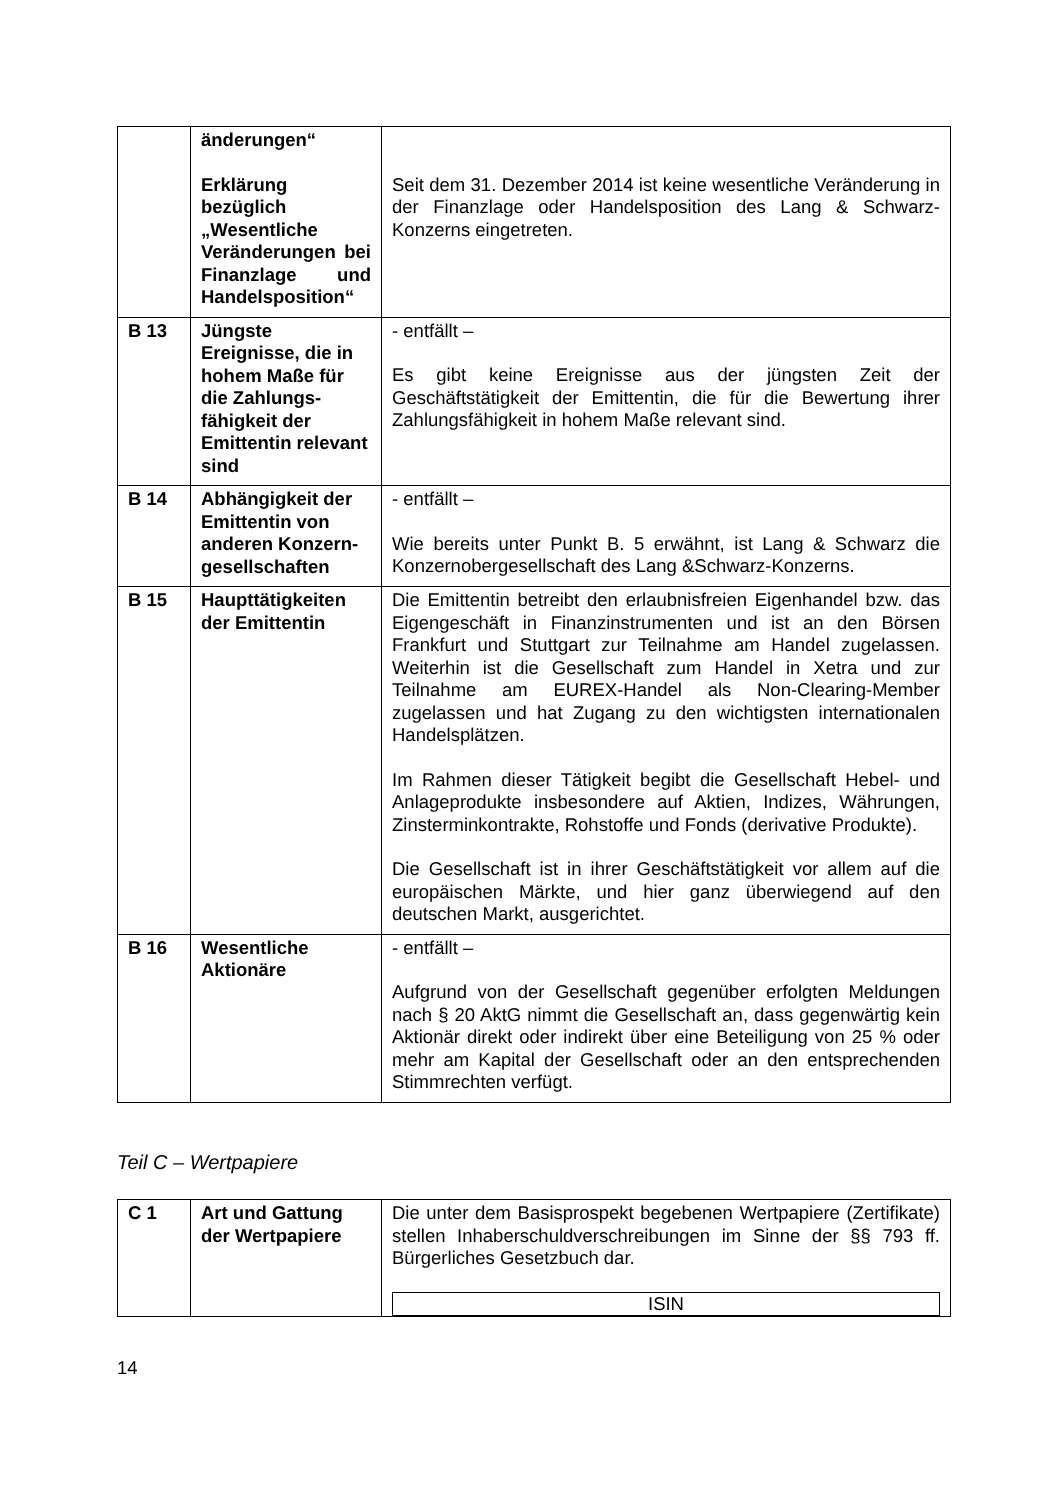| | änderungen“ Erklärung bezüglich „Wesentliche Veränderungen bei Finanzlage und Handelsposition“ | Seit dem 31. Dezember 2014 ist keine wesentliche Veränderung in der Finanzlage oder Handelsposition des Lang & Schwarz-Konzerns eingetreten. |
| B 13 | Jüngste Ereignisse, die in hohem Maße für die Zahlungs-fähigkeit der Emittentin relevant sind | - entfällt – Es gibt keine Ereignisse aus der jüngsten Zeit der Geschäftstätigkeit der Emittentin, die für die Bewertung ihrer Zahlungsfähigkeit in hohem Maße relevant sind. |
| B 14 | Abhängigkeit der Emittentin von anderen Konzern-gesellschaften | - entfällt – Wie bereits unter Punkt B. 5 erwähnt, ist Lang & Schwarz die Konzernobergesellschaft des Lang &Schwarz-Konzerns. |
| B 15 | Haupttätigkeiten der Emittentin | Die Emittentin betreibt den erlaubnisfreien Eigenhandel bzw. das Eigengeschäft in Finanzinstrumenten und ist an den Börsen Frankfurt und Stuttgart zur Teilnahme am Handel zugelassen. Weiterhin ist die Gesellschaft zum Handel in Xetra und zur Teilnahme am EUREX-Handel als Non-Clearing-Member zugelassen und hat Zugang zu den wichtigsten internationalen Handelsplätzen. Im Rahmen dieser Tätigkeit begibt die Gesellschaft Hebel- und Anlageprodukte insbesondere auf Aktien, Indizes, Währungen, Zinsterminkontrakte, Rohstoffe und Fonds (derivative Produkte). Die Gesellschaft ist in ihrer Geschäftstätigkeit vor allem auf die europäischen Märkte, und hier ganz überwiegend auf den deutschen Markt, ausgerichtet. |
| B 16 | Wesentliche Aktionäre | - entfällt – Aufgrund von der Gesellschaft gegenüber erfolgten Meldungen nach § 20 AktG nimmt die Gesellschaft an, dass gegenwärtig kein Aktionär direkt oder indirekt über eine Beteiligung von 25 % oder mehr am Kapital der Gesellschaft oder an den entsprechenden Stimmrechten verfügt. |
Teil C – Wertpapiere
| C 1 | Art und Gattung der Wertpapiere | Die unter dem Basisprospekt begebenen Wertpapiere (Zertifikate) stellen Inhaberschuldverschreibungen im Sinne der §§ 793 ff. Bürgerliches Gesetzbuch dar. ISIN |
14